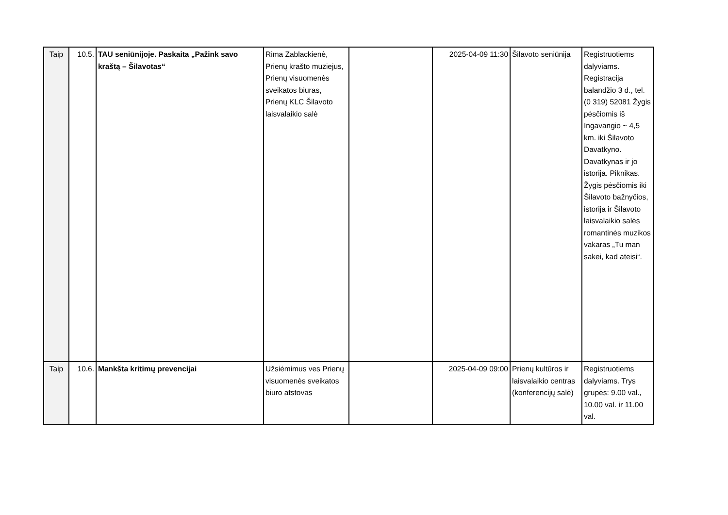| Taip | 10.5. | TAU seniūnijoje. Paskaita „Pažink savo kraštą – Šilavotas“ | Rima Zablackienė, Prienų krašto muziejus, Prienų visuomenės sveikatos biuras, Prienų KLC Šilavoto laisvalaikio salė | | 2025-04-09 11:30 | Šilavoto seniūnija | Registruotiems dalyviams. Registracija balandžio 3 d., tel. (0 319) 52081 Žygis pėsčiomis iš Ingavangio ~ 4,5 km. iki Šilavoto Davatkyno. Davatkynas ir jo istorija. Piknikas. Žygis pėsčiomis iki Šilavoto bažnyčios, istorija ir Šilavoto laisvalaikio salės romantinės muzikos vakaras „Tu man sakei, kad ateisi“. |
| Taip | 10.6. | Mankšta kritimų prevencijai | Užsiėmimus ves Prienų visuomenės sveikatos biuro atstovas | | 2025-04-09 09:00 | Prienų kultūros ir laisvalaikio centras (konferencijų salė) | Registruotiems dalyviams. Trys grupės: 9.00 val., 10.00 val. ir 11.00 val. |